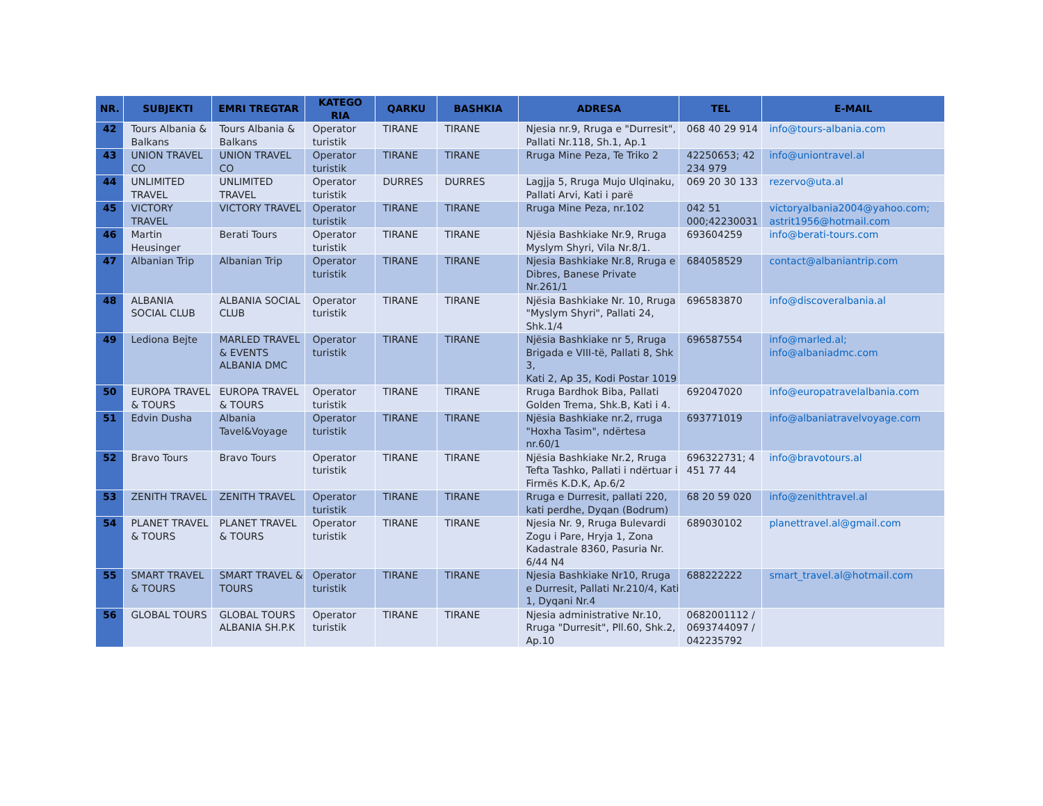| NR. | SUBJEKTI | EMRI TREGTAR | KATEGO RIA | QARKU | BASHKIA | ADRESA | TEL | E-MAIL |
| --- | --- | --- | --- | --- | --- | --- | --- | --- |
| 42 | Tours Albania & Balkans | Tours Albania & Balkans | Operator turistik | TIRANE | TIRANE | Njesia nr.9, Rruga e "Durresit", Pallati Nr.118, Sh.1, Ap.1 | 068 40 29 914 | info@tours-albania.com |
| 43 | UNION TRAVEL CO | UNION TRAVEL CO | Operator turistik | TIRANE | TIRANE | Rruga Mine Peza, Te Triko 2 | 42250653; 42 234 979 | info@uniontravel.al |
| 44 | UNLIMITED TRAVEL | UNLIMITED TRAVEL | Operator turistik | DURRES | DURRES | Lagjja 5, Rruga Mujo Ulqinaku, Pallati Arvi, Kati i parë | 069 20 30 133 | rezervo@uta.al |
| 45 | VICTORY TRAVEL | VICTORY TRAVEL | Operator turistik | TIRANE | TIRANE | Rruga Mine Peza, nr.102 | 042 51 000;42230031 | victoryalbania2004@yahoo.com; astrit1956@hotmail.com |
| 46 | Martin Heusinger | Berati Tours | Operator turistik | TIRANE | TIRANE | Njësia Bashkiake Nr.9, Rruga Myslym Shyri, Vila Nr.8/1. | 693604259 | info@berati-tours.com |
| 47 | Albanian Trip | Albanian Trip | Operator turistik | TIRANE | TIRANE | Njesia Bashkiake Nr.8, Rruga e Dibres, Banese Private Nr.261/1 | 684058529 | contact@albaniantrip.com |
| 48 | ALBANIA SOCIAL CLUB | ALBANIA SOCIAL CLUB | Operator turistik | TIRANE | TIRANE | Njësia Bashkiake Nr. 10, Rruga "Myslym Shyri", Pallati 24, Shk.1/4 | 696583870 | info@discoveralbania.al |
| 49 | Lediona Bejte | MARLED TRAVEL & EVENTS ALBANIA DMC | Operator turistik | TIRANE | TIRANE | Njësia Bashkiake nr 5, Rruga Brigada e VIII-të, Pallati 8, Shk 3, Kati 2, Ap 35, Kodi Postar 1019 | 696587554 | info@marled.al; info@albaniadmc.com |
| 50 | EUROPA TRAVEL & TOURS | EUROPA TRAVEL & TOURS | Operator turistik | TIRANE | TIRANE | Rruga Bardhok Biba, Pallati Golden Trema, Shk.B, Kati i 4. | 692047020 | info@europatravelalbania.com |
| 51 | Edvin Dusha | Albania Tavel&Voyage | Operator turistik | TIRANE | TIRANE | Njësia Bashkiake nr.2, rruga "Hoxha Tasim", ndërtesa nr.60/1 | 693771019 | info@albaniatravelvoyage.com |
| 52 | Bravo Tours | Bravo Tours | Operator turistik | TIRANE | TIRANE | Njësia Bashkiake Nr.2, Rruga Tefta Tashko, Pallati i ndërtuar i Firmës K.D.K, Ap.6/2 | 696322731; 4 451 77 44 | info@bravotours.al |
| 53 | ZENITH TRAVEL | ZENITH TRAVEL | Operator turistik | TIRANE | TIRANE | Rruga e Durresit, pallati 220, kati perdhe, Dyqan (Bodrum) | 68 20 59 020 | info@zenithtravel.al |
| 54 | PLANET TRAVEL & TOURS | PLANET TRAVEL & TOURS | Operator turistik | TIRANE | TIRANE | Njesia Nr. 9, Rruga Bulevardi Zogu i Pare, Hryja 1, Zona Kadastrale 8360, Pasuria Nr. 6/44 N4 | 689030102 | planettravel.al@gmail.com |
| 55 | SMART TRAVEL & TOURS | SMART TRAVEL & TOURS | Operator turistik | TIRANE | TIRANE | Njesia Bashkiake Nr10, Rruga e Durresit, Pallati Nr.210/4, Kati 1, Dyqani Nr.4 | 688222222 | smart_travel.al@hotmail.com |
| 56 | GLOBAL TOURS | GLOBAL TOURS ALBANIA SH.P.K | Operator turistik | TIRANE | TIRANE | Njesia administrative Nr.10, Rruga "Durresit", Pll.60, Shk.2, Ap.10 | 0682001112 / 0693744097 / 042235792 | |